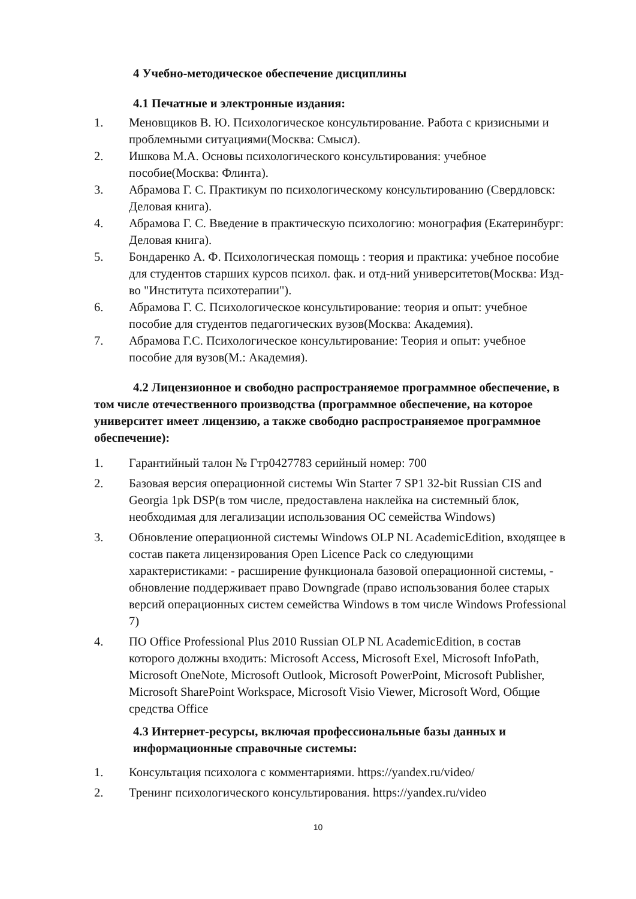4 Учебно-методическое обеспечение дисциплины
4.1 Печатные и электронные издания:
1. Меновщиков В. Ю. Психологическое консультирование. Работа с кризисными и проблемными ситуациями(Москва: Смысл).
2. Ишкова М.А. Основы психологического консультирования: учебное пособие(Москва: Флинта).
3. Абрамова Г. С. Практикум по психологическому консультированию (Свердловск: Деловая книга).
4. Абрамова Г. С. Введение в практическую психологию: монография (Екатеринбург: Деловая книга).
5. Бондаренко А. Ф. Психологическая помощь : теория и практика: учебное пособие для студентов старших курсов психол. фак. и отд-ний университетов(Москва: Изд-во "Института психотерапии").
6. Абрамова Г. С. Психологическое консультирование: теория и опыт: учебное пособие для студентов педагогических вузов(Москва: Академия).
7. Абрамова Г.С. Психологическое консультирование: Теория и опыт: учебное пособие для вузов(М.: Академия).
4.2 Лицензионное и свободно распространяемое программное обеспечение, в том числе отечественного производства (программное обеспечение, на которое университет имеет лицензию, а также свободно распространяемое программное обеспечение):
1. Гарантийный талон № Гтр0427783 серийный номер: 700
2. Базовая версия операционной системы Win Starter 7 SP1 32-bit Russian CIS and Georgia 1pk DSP(в том числе, предоставлена наклейка на системный блок, необходимая для легализации использования ОС семейства Windows)
3. Обновление операционной системы Windows OLP NL AcademicEdition, входящее в состав пакета лицензирования Open Licence Pack со следующими характеристиками: - расширение функционала базовой операционной системы, - обновление поддерживает право Downgrade (право использования более старых версий операционных систем семейства Windows в том числе Windows Professional 7)
4. ПО Office Professional Plus 2010 Russian OLP NL AcademicEdition, в состав которого должны входить: Microsoft Access, Microsoft Exel, Microsoft InfoPath, Microsoft OneNote, Microsoft Outlook, Microsoft PowerPoint, Microsoft Publisher, Microsoft SharePoint Workspace, Microsoft Visio Viewer, Microsoft Word, Общие средства Office
4.3 Интернет-ресурсы, включая профессиональные базы данных и информационные справочные системы:
1. Консультация психолога с комментариями. https://yandex.ru/video/
2. Тренинг психологического консультирования. https://yandex.ru/video
10